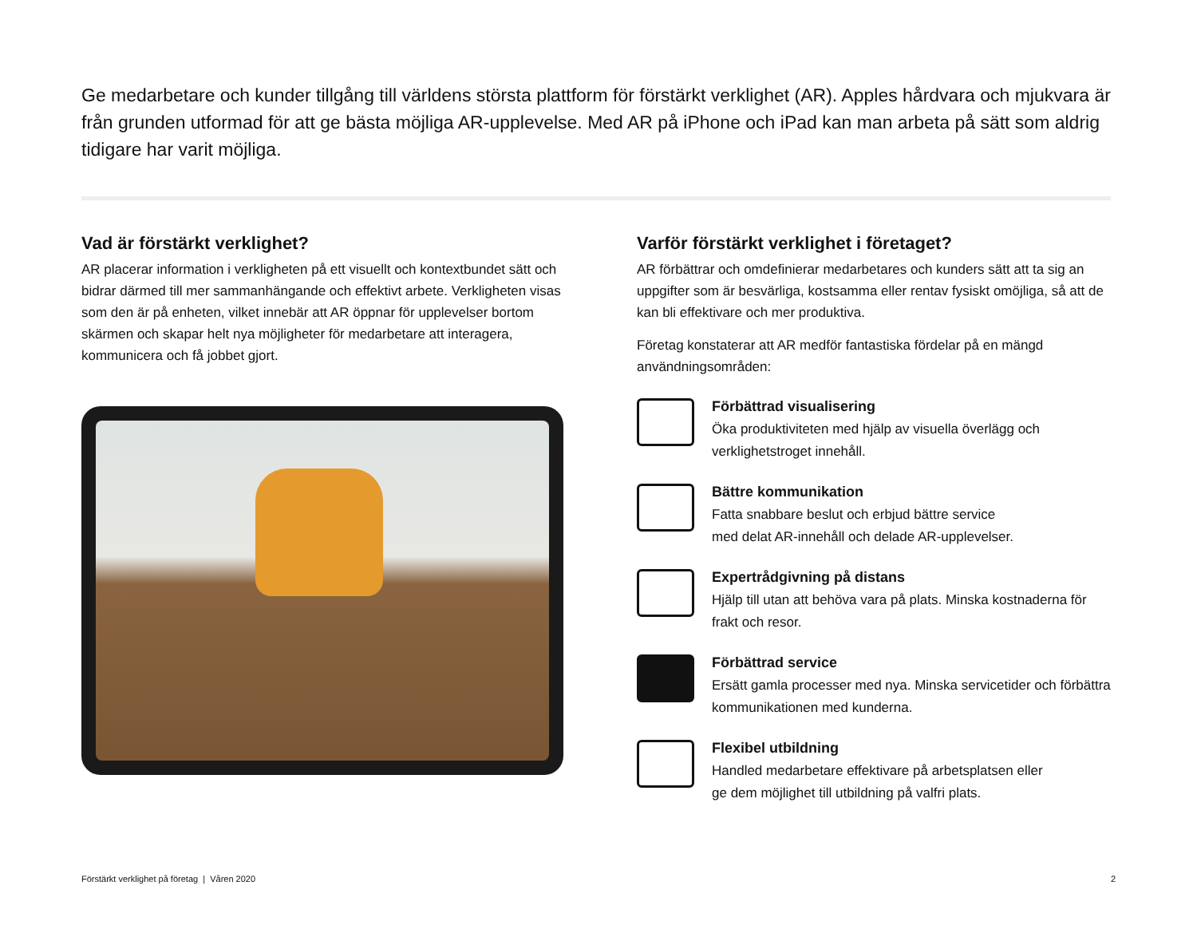Ge medarbetare och kunder tillgång till världens största plattform för förstärkt verklighet (AR). Apples hårdvara och mjukvara är från grunden utformad för att ge bästa möjliga AR-upplevelse. Med AR på iPhone och iPad kan man arbeta på sätt som aldrig tidigare har varit möjliga.
Vad är förstärkt verklighet?
AR placerar information i verkligheten på ett visuellt och kontextbundet sätt och bidrar därmed till mer sammanhängande och effektivt arbete. Verkligheten visas som den är på enheten, vilket innebär att AR öppnar för upplevelser bortom skärmen och skapar helt nya möjligheter för medarbetare att interagera, kommunicera och få jobbet gjort.
Varför förstärkt verklighet i företaget?
AR förbättrar och omdefinierar medarbetares och kunders sätt att ta sig an uppgifter som är besvärliga, kostsamma eller rentav fysiskt omöjliga, så att de kan bli effektivare och mer produktiva.
Företag konstaterar att AR medför fantastiska fördelar på en mängd användningsområden:
Förbättrad visualisering
Öka produktiviteten med hjälp av visuella överlägg och verklighetstroget innehåll.
Bättre kommunikation
Fatta snabbare beslut och erbjud bättre service
med delat AR-innehåll och delade AR-upplevelser.
Expertrådgivning på distans
Hjälp till utan att behöva vara på plats. Minska kostnaderna för frakt och resor.
Förbättrad service
Ersätt gamla processer med nya. Minska servicetider och förbättra kommunikationen med kunderna.
Flexibel utbildning
Handled medarbetare effektivare på arbetsplatsen eller
ge dem möjlighet till utbildning på valfri plats.
Förstärkt verklighet på företag | Våren 2020 2